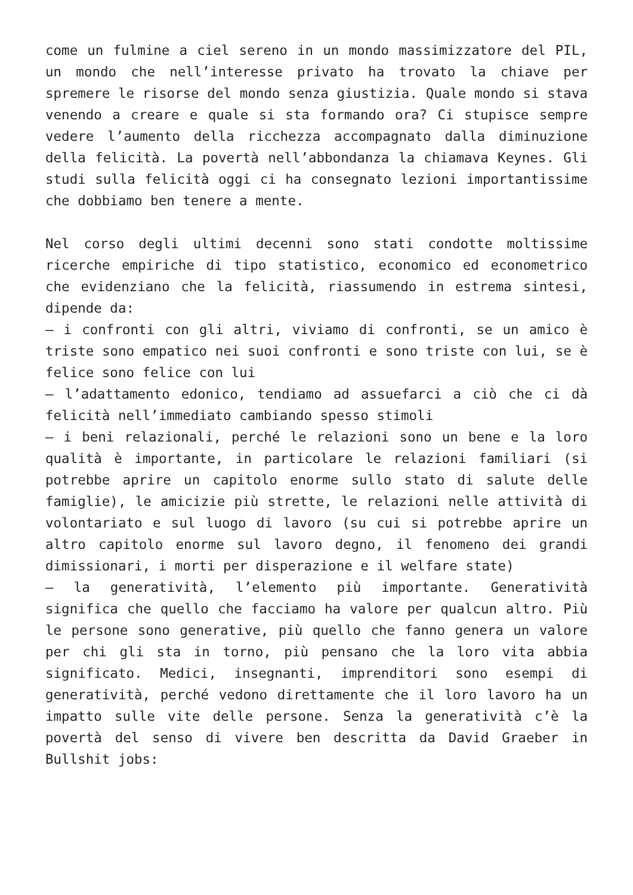come un fulmine a ciel sereno in un mondo massimizzatore del PIL, un mondo che nell’interesse privato ha trovato la chiave per spremere le risorse del mondo senza giustizia. Quale mondo si stava venendo a creare e quale si sta formando ora? Ci stupisce sempre vedere l’aumento della ricchezza accompagnato dalla diminuzione della felicità. La povertà nell’abbondanza la chiamava Keynes. Gli studi sulla felicità oggi ci ha consegnato lezioni importantissime che dobbiamo ben tenere a mente.
Nel corso degli ultimi decenni sono stati condotte moltissime ricerche empiriche di tipo statistico, economico ed econometrico che evidenziano che la felicità, riassumendo in estrema sintesi, dipende da:
– i confronti con gli altri, viviamo di confronti, se un amico è triste sono empatico nei suoi confronti e sono triste con lui, se è felice sono felice con lui
– l’adattamento edonico, tendiamo ad assuefarci a ciò che ci dà felicità nell’immediato cambiando spesso stimoli
– i beni relazionali, perché le relazioni sono un bene e la loro qualità è importante, in particolare le relazioni familiari (si potrebbe aprire un capitolo enorme sullo stato di salute delle famiglie), le amicizie più strette, le relazioni nelle attività di volontariato e sul luogo di lavoro (su cui si potrebbe aprire un altro capitolo enorme sul lavoro degno, il fenomeno dei grandi dimissionari, i morti per disperazione e il welfare state)
– la generatività, l’elemento più importante. Generatività significa che quello che facciamo ha valore per qualcun altro. Più le persone sono generative, più quello che fanno genera un valore per chi gli sta in torno, più pensano che la loro vita abbia significato. Medici, insegnanti, imprenditori sono esempi di generatività, perché vedono direttamente che il loro lavoro ha un impatto sulle vite delle persone. Senza la generatività c’è la povertà del senso di vivere ben descritta da David Graeber in Bullshit jobs: